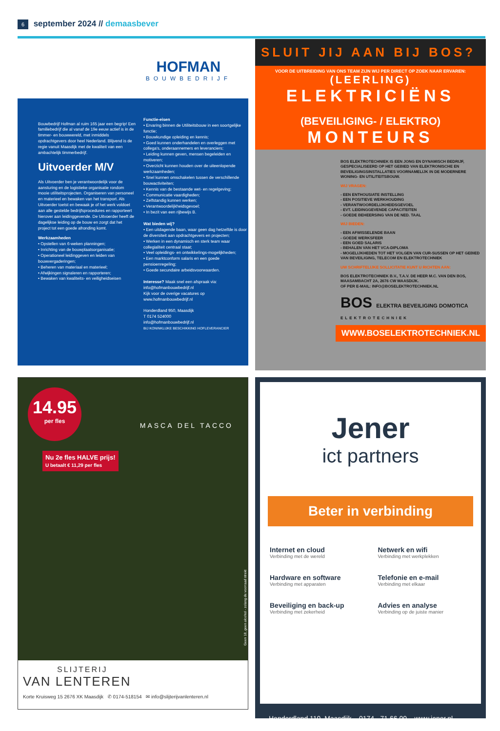6 september 2024 // demaasbever
HOFMAN
BOUWBEDRIJF
Bouwbedrijf Hofman al ruim 165 jaar een begrip! Een familiebedrijf die al vanaf de 19e eeuw actief is in de timmer- en bouwwereld, met inmiddels opdrachtgevers door heel Nederland. Blijvend is de regie vanuit Maasdijk met de kwaliteit van een ambachtelijk timmerbedrijf.
Uitvoerder M/V
Als Uitvoerder ben je verantwoordelijk voor de aansturing en de logistieke organisatie rondom mooie utiliteitsprojecten. Organiseren van personeel en materieel en bewaken van het transport. Als Uitvoerder toetst en bewaak je of het werk voldoet aan alle gestelde bedrijfsprocedures en rapporteert hierover aan leidinggevende. De Uitvoerder heeft de dagelijkse leiding op de bouw en zorgt dat het project tot een goede afronding komt.
Werkzaamheden
• Opstellen van 6-weken planningen;
• Inrichting van de bouwplaatsorganisatie;
• Operationeel leidinggeven en leiden van bouwvergaderingen;
• Beheren van materiaal en materieel;
• Afwijkingen signaleren en rapporteren;
• Bewaken van kwaliteits- en veiligheidseisen
Functie-eisen
• Ervaring binnen de Utiliteitsbouw in een soortgelijke functie;
• Bouwkundige opleiding en kennis;
• Goed kunnen onderhandelen en overleggen met collega's, onderaannemers en leveranciers;
• Leiding kunnen geven, mensen begeleiden en motiveren;
• Overzicht kunnen houden over de uiteenlopende werkzaamheden;
• Snel kunnen omschakelen tussen de verschillende bouwactiviteiten;
• Kennis van de bestaande wet- en regelgeving;
• Communicatie vaardigheden;
• Zelfstandig kunnen werken;
• Verantwoordelijkheidsgevoel;
• In bezit van een rijbewijs B.
Wat bieden wij?
• Een uitdagende baan, waar geen dag hetzelfde is door de diversiteit aan opdrachtgevers en projecten;
• Werken in een dynamisch en sterk team waar collegialiteit centraal staat;
• Veel opleidings- en ontwikkelings-mogelijkheden;
• Een marktconform salaris en een goede pensioenregeling;
• Goede secundaire arbeidsvoorwaarden.
Interesse? Maak snel een afspraak via: info@hofmanbouwbedrijf.nl
Kijk voor de overige vacatures op www.hofmanbouwbedrijf.nl
Honderdland 950, Maasdijk
T 0174 524000
info@hofmanbouwbedrijf.nl
BIJ KONINKLIJKE BESCHIKKING HOFLEVERANCIER
SLUIT JIJ AAN BIJ BOS?
VOOR DE UITBREIDING VAN ONS TEAM ZIJN WIJ PER DIRECT OP ZOEK NAAR ERVAREN:
(LEERLING)
ELEKTRICIËNS
(BEVEILIGING- / ELEKTRO)
MONTEURS
BOS ELEKTROTECHNIEK IS EEN JONG EN DYNAMISCH BEDRIJF, GESPECIALISEERD OP HET GEBIED VAN ELEKTRONISCHE EN BEVEILIGINGSINSTALLATIES VOORNAMELIJK IN DE MODERNERE WONING- EN UTILITEITSBOUW.
WIJ VRAGEN:
- EEN ENTHOUSIATE INSTELLING
- EEN POSITIEVE WERKHOUDING
- VERANTWOORDELIJKHEIDSGEVOEL
- EVT. LEIDINGGEVENDE CAPACITEITEN
- GOEDE BEHEERSING VAN DE NED. TAAL
WIJ BIEDEN:
- EEN AFWISSELENDE BAAN
- GOEDE WERKSFEER
- EEN GOED SALARIS
- BEHALEN VAN HET VCA-DIPLOMA
- MOGELIJKHEDEN TOT HET VOLGEN VAN CUR-SUSSEN OP HET GEBIED VAN BEVEILIGING, TELECOM EN ELEKTROTECHNIEK
UW SCHRIFTELIJKE SOLLICITATIE KUNT U RICHTEN AAN:
BOS ELEKTROTECHNIEK B.V., T.A.V. DE HEER M.C. VAN DEN BOS, MAASAMBACHT 2A, 2676 CW MAASDIJK.
OF PER E-MAIL: INFO@BOSELEKTROTECHNIEK.NL
BOS ELEKTRA BEVEILIGING DOMOTICA
ELEKTROTECHNIEK
WWW.BOSELEKTROTECHNIEK.NL
14.95
per fles
Nu 2e fles HALVE prijs!
U betaalt € 11,29 per fles
MASCA DEL TACCO
Geen 18, geen alcohol - zolang de voorraad strekt
SLIJTERIJ
VAN LENTEREN
Korte Kruisweg 15 2676 XK Maasdijk ✆ 0174-518154 ✉ info@slijterijvanlenteren.nl
Jener
ict partners
Beter in verbinding
Internet en cloud
Verbinding met de wereld
Netwerk en wifi
Verbinding met werkplekken
Hardware en software
Verbinding met apparaten
Telefonie en e-mail
Verbinding met elkaar
Beveiliging en back-up
Verbinding met zekerheid
Advies en analyse
Verbinding op de juiste manier
Honderdland 110, Maasdijk 0174 - 71 66 00 www.jener.nl